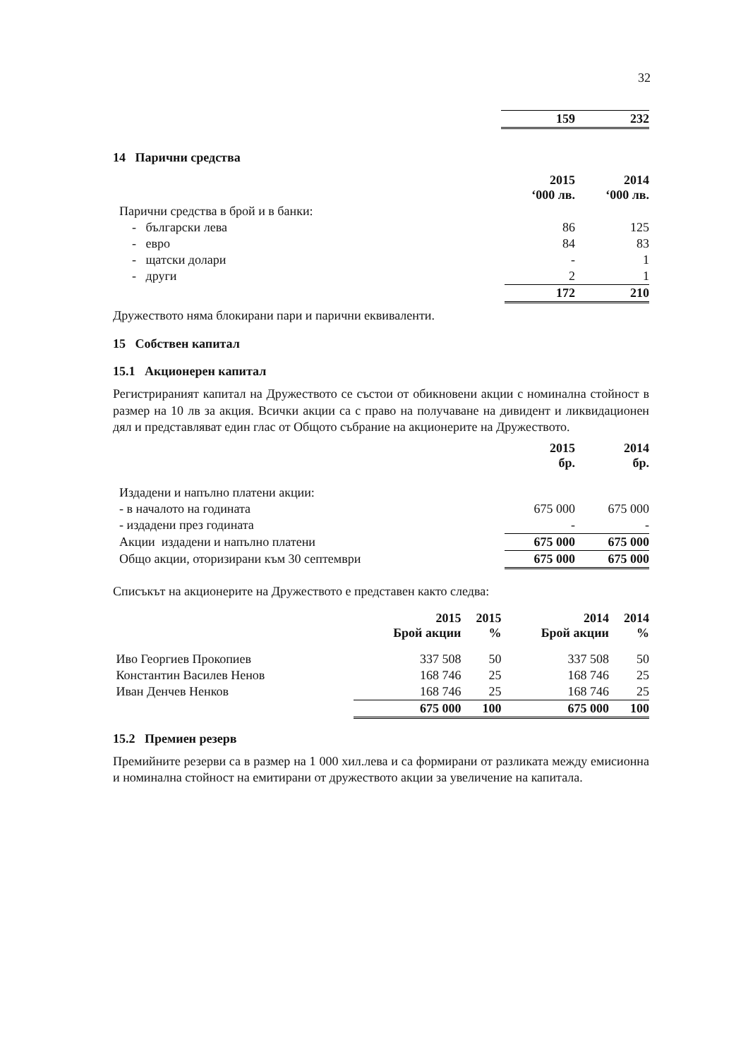32
| | 159 | 232 |
14 Парични средства
| | 2015 ‘000 лв. | 2014 ‘000 лв. |
| Парични средства в брой и в банки: | | |
| - български лева | 86 | 125 |
| - евро | 84 | 83 |
| - щатски долари | - | 1 |
| - други | 2 | 1 |
| | 172 | 210 |
Дружеството няма блокирани пари и парични еквиваленти.
15 Собствен капитал
15.1 Акционерен капитал
Регистрираният капитал на Дружеството се състои от обикновени акции с номинална стойност в размер на 10 лв за акция. Всички акции са с право на получаване на дивидент и ликвидационен дял и представляват един глас от Общото събрание на акционерите на Дружеството.
| | 2015 бр. | 2014 бр. |
| Издадени и напълно платени акции: | | |
| - в началото на годината | 675 000 | 675 000 |
| - издадени през годината | - | - |
| Акции издадени и напълно платени | 675 000 | 675 000 |
| Общо акции, оторизирани към 30 септември | 675 000 | 675 000 |
Списъкът на акционерите на Дружеството е представен както следва:
| | 2015 Брой акции | 2015 % | 2014 Брой акции | 2014 % |
| Иво Георгиев Прокопиев | 337 508 | 50 | 337 508 | 50 |
| Константин Василев Ненов | 168 746 | 25 | 168 746 | 25 |
| Иван Денчев Ненков | 168 746 | 25 | 168 746 | 25 |
| | 675 000 | 100 | 675 000 | 100 |
15.2 Премиен резерв
Премийните резерви са в размер на 1 000 хил.лева и са формирани от разликата между емисионна и номинална стойност на емитирани от дружеството акции за увеличение на капитала.